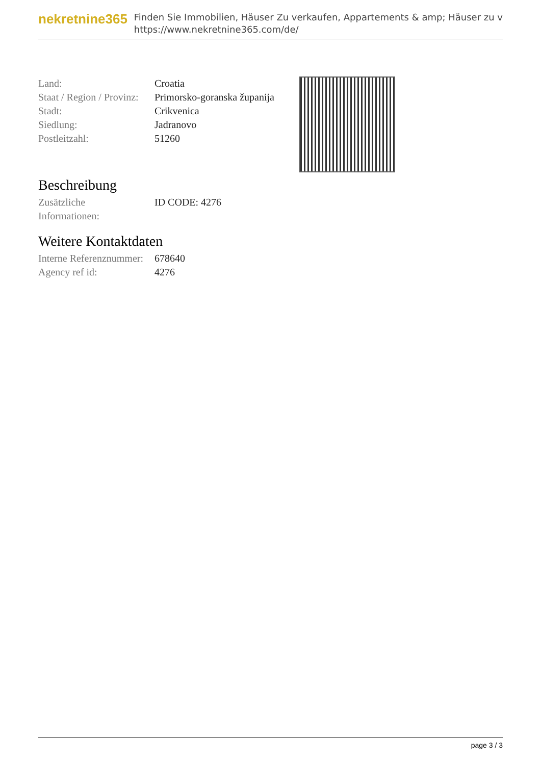nekretnine365
Finden Sie Immobilien, Häuser Zu verkaufen, Appartements & amp; Häuser zu v
https://www.nekretnine365.com/de/
| Land: | Croatia |
| Staat / Region / Provinz: | Primorsko-goranska županija |
| Stadt: | Crikvenica |
| Siedlung: | Jadranovo |
| Postleitzahl: | 51260 |
Beschreibung
| Zusätzliche Informationen: | ID CODE: 4276 |
Weitere Kontaktdaten
| Interne Referenznummer: | 678640 |
| Agency ref id: | 4276 |
page 3 / 3